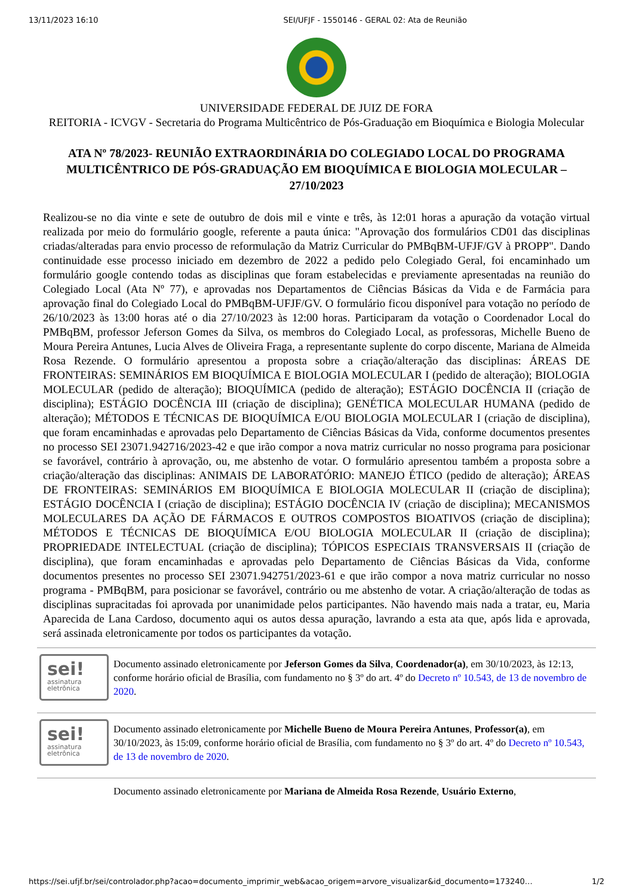13/11/2023 16:10 SEI/UFJF - 1550146 - GERAL 02: Ata de Reunião
UNIVERSIDADE FEDERAL DE JUIZ DE FORA
REITORIA - ICVGV - Secretaria do Programa Multicêntrico de Pós-Graduação em Bioquímica e Biologia Molecular
ATA Nº 78/2023- REUNIÃO EXTRAORDINÁRIA DO COLEGIADO LOCAL DO PROGRAMA MULTICÊNTRICO DE PÓS-GRADUAÇÃO EM BIOQUÍMICA E BIOLOGIA MOLECULAR – 27/10/2023
Realizou-se no dia vinte e sete de outubro de dois mil e vinte e três, às 12:01 horas a apuração da votação virtual realizada por meio do formulário google, referente a pauta única: "Aprovação dos formulários CD01 das disciplinas criadas/alteradas para envio processo de reformulação da Matriz Curricular do PMBqBM-UFJF/GV à PROPP". Dando continuidade esse processo iniciado em dezembro de 2022 a pedido pelo Colegiado Geral, foi encaminhado um formulário google contendo todas as disciplinas que foram estabelecidas e previamente apresentadas na reunião do Colegiado Local (Ata Nº 77), e aprovadas nos Departamentos de Ciências Básicas da Vida e de Farmácia para aprovação final do Colegiado Local do PMBqBM-UFJF/GV. O formulário ficou disponível para votação no período de 26/10/2023 às 13:00 horas até o dia 27/10/2023 às 12:00 horas. Participaram da votação o Coordenador Local do PMBqBM, professor Jeferson Gomes da Silva, os membros do Colegiado Local, as professoras, Michelle Bueno de Moura Pereira Antunes, Lucia Alves de Oliveira Fraga, a representante suplente do corpo discente, Mariana de Almeida Rosa Rezende. O formulário apresentou a proposta sobre a criação/alteração das disciplinas: ÁREAS DE FRONTEIRAS: SEMINÁRIOS EM BIOQUÍMICA E BIOLOGIA MOLECULAR I (pedido de alteração); BIOLOGIA MOLECULAR (pedido de alteração); BIOQUÍMICA (pedido de alteração); ESTÁGIO DOCÊNCIA II (criação de disciplina); ESTÁGIO DOCÊNCIA III (criação de disciplina); GENÉTICA MOLECULAR HUMANA (pedido de alteração); MÉTODOS E TÉCNICAS DE BIOQUÍMICA E/OU BIOLOGIA MOLECULAR I (criação de disciplina), que foram encaminhadas e aprovadas pelo Departamento de Ciências Básicas da Vida, conforme documentos presentes no processo SEI 23071.942716/2023-42 e que irão compor a nova matriz curricular no nosso programa para posicionar se favorável, contrário à aprovação, ou, me abstenho de votar. O formulário apresentou também a proposta sobre a criação/alteração das disciplinas: ANIMAIS DE LABORATÓRIO: MANEJO ÉTICO (pedido de alteração); ÁREAS DE FRONTEIRAS: SEMINÁRIOS EM BIOQUÍMICA E BIOLOGIA MOLECULAR II (criação de disciplina); ESTÁGIO DOCÊNCIA I (criação de disciplina); ESTÁGIO DOCÊNCIA IV (criação de disciplina); MECANISMOS MOLECULARES DA AÇÃO DE FÁRMACOS E OUTROS COMPOSTOS BIOATIVOS (criação de disciplina); MÉTODOS E TÉCNICAS DE BIOQUÍMICA E/OU BIOLOGIA MOLECULAR II (criação de disciplina); PROPRIEDADE INTELECTUAL (criação de disciplina); TÓPICOS ESPECIAIS TRANSVERSAIS II (criação de disciplina), que foram encaminhadas e aprovadas pelo Departamento de Ciências Básicas da Vida, conforme documentos presentes no processo SEI 23071.942751/2023-61 e que irão compor a nova matriz curricular no nosso programa - PMBqBM, para posicionar se favorável, contrário ou me abstenho de votar. A criação/alteração de todas as disciplinas supracitadas foi aprovada por unanimidade pelos participantes. Não havendo mais nada a tratar, eu, Maria Aparecida de Lana Cardoso, documento aqui os autos dessa apuração, lavrando a esta ata que, após lida e aprovada, será assinada eletronicamente por todos os participantes da votação.
sei!
assinatura eletrônica
Documento assinado eletronicamente por Jeferson Gomes da Silva, Coordenador(a), em 30/10/2023, às 12:13, conforme horário oficial de Brasília, com fundamento no § 3º do art. 4º do Decreto nº 10.543, de 13 de novembro de 2020.
sei!
assinatura eletrônica
Documento assinado eletronicamente por Michelle Bueno de Moura Pereira Antunes, Professor(a), em 30/10/2023, às 15:09, conforme horário oficial de Brasília, com fundamento no § 3º do art. 4º do Decreto nº 10.543, de 13 de novembro de 2020.
Documento assinado eletronicamente por Mariana de Almeida Rosa Rezende, Usuário Externo,
https://sei.ufjf.br/sei/controlador.php?acao=documento_imprimir_web&acao_origem=arvore_visualizar&id_documento=173240… 1/2